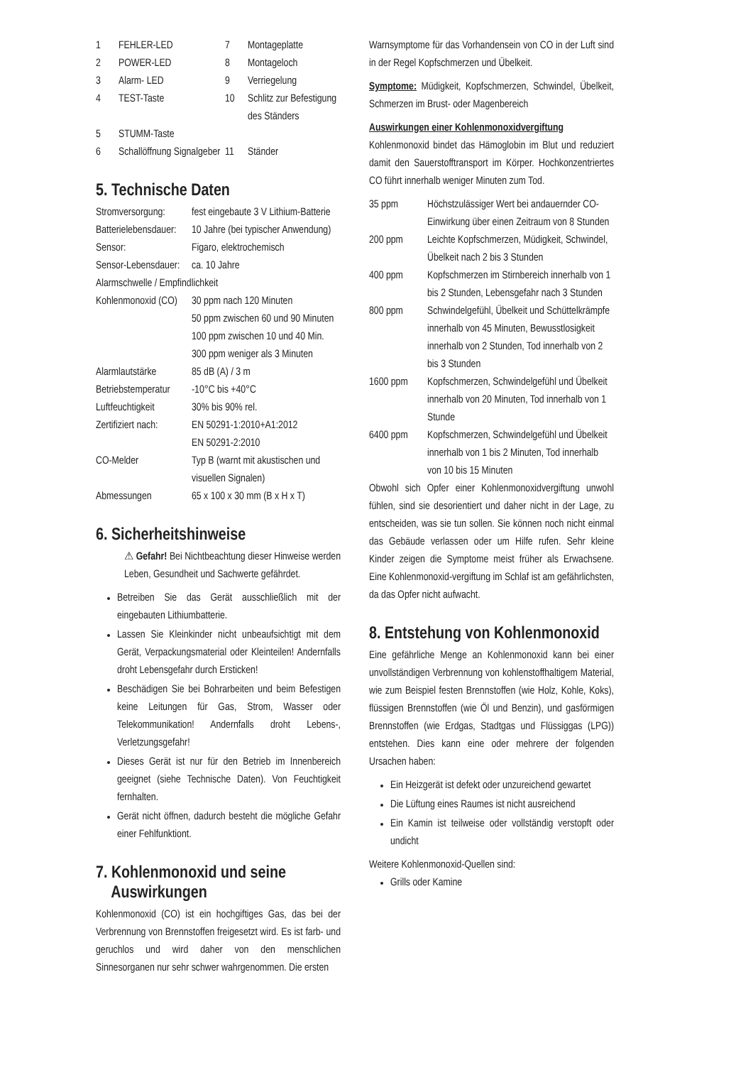| 1 | FEHLER-LED | 7 | Montageplatte |
| 2 | POWER-LED | 8 | Montageloch |
| 3 | Alarm- LED | 9 | Verriegelung |
| 4 | TEST-Taste | 10 | Schlitz zur Befestigung des Ständers |
| 5 | STUMM-Taste | | |
| 6 | Schallöffnung Signalgeber | 11 | Ständer |
5. Technische Daten
| Stromversorgung: | fest eingebaute 3 V Lithium-Batterie |
| Batterielebensdauer: | 10 Jahre (bei typischer Anwendung) |
| Sensor: | Figaro, elektrochemisch |
| Sensor-Lebensdauer: | ca. 10 Jahre |
| Alarmschwelle / Empfindlichkeit | |
| Kohlenmonoxid (CO) | 30 ppm nach 120 Minuten 50 ppm zwischen 60 und 90 Minuten 100 ppm zwischen 10 und 40 Min. 300 ppm weniger als 3 Minuten |
| Alarmlautstärke | 85 dB (A) / 3 m |
| Betriebstemperatur | -10°C bis +40°C |
| Luftfeuchtigkeit | 30% bis 90% rel. |
| Zertifiziert nach: | EN 50291-1:2010+A1:2012 EN 50291-2:2010 |
| CO-Melder | Typ B (warnt mit akustischen und visuellen Signalen) |
| Abmessungen | 65 x 100 x 30 mm (B x H x T) |
6. Sicherheitshinweise
⚠ Gefahr! Bei Nichtbeachtung dieser Hinweise werden Leben, Gesundheit und Sachwerte gefährdet.
Betreiben Sie das Gerät ausschließlich mit der eingebauten Lithiumbatterie.
Lassen Sie Kleinkinder nicht unbeaufsichtigt mit dem Gerät, Verpackungsmaterial oder Kleinteilen! Andernfalls droht Lebensgefahr durch Ersticken!
Beschädigen Sie bei Bohrarbeiten und beim Befestigen keine Leitungen für Gas, Strom, Wasser oder Telekommunikation! Andernfalls droht Lebens-, Verletzungsgefahr!
Dieses Gerät ist nur für den Betrieb im Innenbereich geeignet (siehe Technische Daten). Von Feuchtigkeit fernhalten.
Gerät nicht öffnen, dadurch besteht die mögliche Gefahr einer Fehlfunktiont.
7. Kohlenmonoxid und seine
Auswirkungen
Kohlenmonoxid (CO) ist ein hochgiftiges Gas, das bei der Verbrennung von Brennstoffen freigesetzt wird. Es ist farb- und geruchlos und wird daher von den menschlichen Sinnesorganen nur sehr schwer wahrgenommen. Die ersten
Warnsymptome für das Vorhandensein von CO in der Luft sind in der Regel Kopfschmerzen und Übelkeit.
Symptome: Müdigkeit, Kopfschmerzen, Schwindel, Übelkeit, Schmerzen im Brust- oder Magenbereich
Auswirkungen einer Kohlenmonoxidvergiftung
Kohlenmonoxid bindet das Hämoglobin im Blut und reduziert damit den Sauerstofftransport im Körper. Hochkonzentriertes CO führt innerhalb weniger Minuten zum Tod.
| 35 ppm | Höchstzulässiger Wert bei andauernder CO-Einwirkung über einen Zeitraum von 8 Stunden |
| 200 ppm | Leichte Kopfschmerzen, Müdigkeit, Schwindel, Übelkeit nach 2 bis 3 Stunden |
| 400 ppm | Kopfschmerzen im Stirnbereich innerhalb von 1 bis 2 Stunden, Lebensgefahr nach 3 Stunden |
| 800 ppm | Schwindelgefühl, Übelkeit und Schüttelkrämpfe innerhalb von 45 Minuten, Bewusstlosigkeit innerhalb von 2 Stunden, Tod innerhalb von 2 bis 3 Stunden |
| 1600 ppm | Kopfschmerzen, Schwindelgefühl und Übelkeit innerhalb von 20 Minuten, Tod innerhalb von 1 Stunde |
| 6400 ppm | Kopfschmerzen, Schwindelgefühl und Übelkeit innerhalb von 1 bis 2 Minuten, Tod innerhalb von 10 bis 15 Minuten |
Obwohl sich Opfer einer Kohlenmonoxidvergiftung unwohl fühlen, sind sie desorientiert und daher nicht in der Lage, zu entscheiden, was sie tun sollen. Sie können noch nicht einmal das Gebäude verlassen oder um Hilfe rufen. Sehr kleine Kinder zeigen die Symptome meist früher als Erwachsene. Eine Kohlenmonoxid-vergiftung im Schlaf ist am gefährlichsten, da das Opfer nicht aufwacht.
8. Entstehung von Kohlenmonoxid
Eine gefährliche Menge an Kohlenmonoxid kann bei einer unvollständigen Verbrennung von kohlenstoffhaltigem Material, wie zum Beispiel festen Brennstoffen (wie Holz, Kohle, Koks), flüssigen Brennstoffen (wie Öl und Benzin), und gasförmigen Brennstoffen (wie Erdgas, Stadtgas und Flüssiggas (LPG)) entstehen. Dies kann eine oder mehrere der folgenden Ursachen haben:
Ein Heizgerät ist defekt oder unzureichend gewartet
Die Lüftung eines Raumes ist nicht ausreichend
Ein Kamin ist teilweise oder vollständig verstopft oder undicht
Weitere Kohlenmonoxid-Quellen sind:
Grills oder Kamine